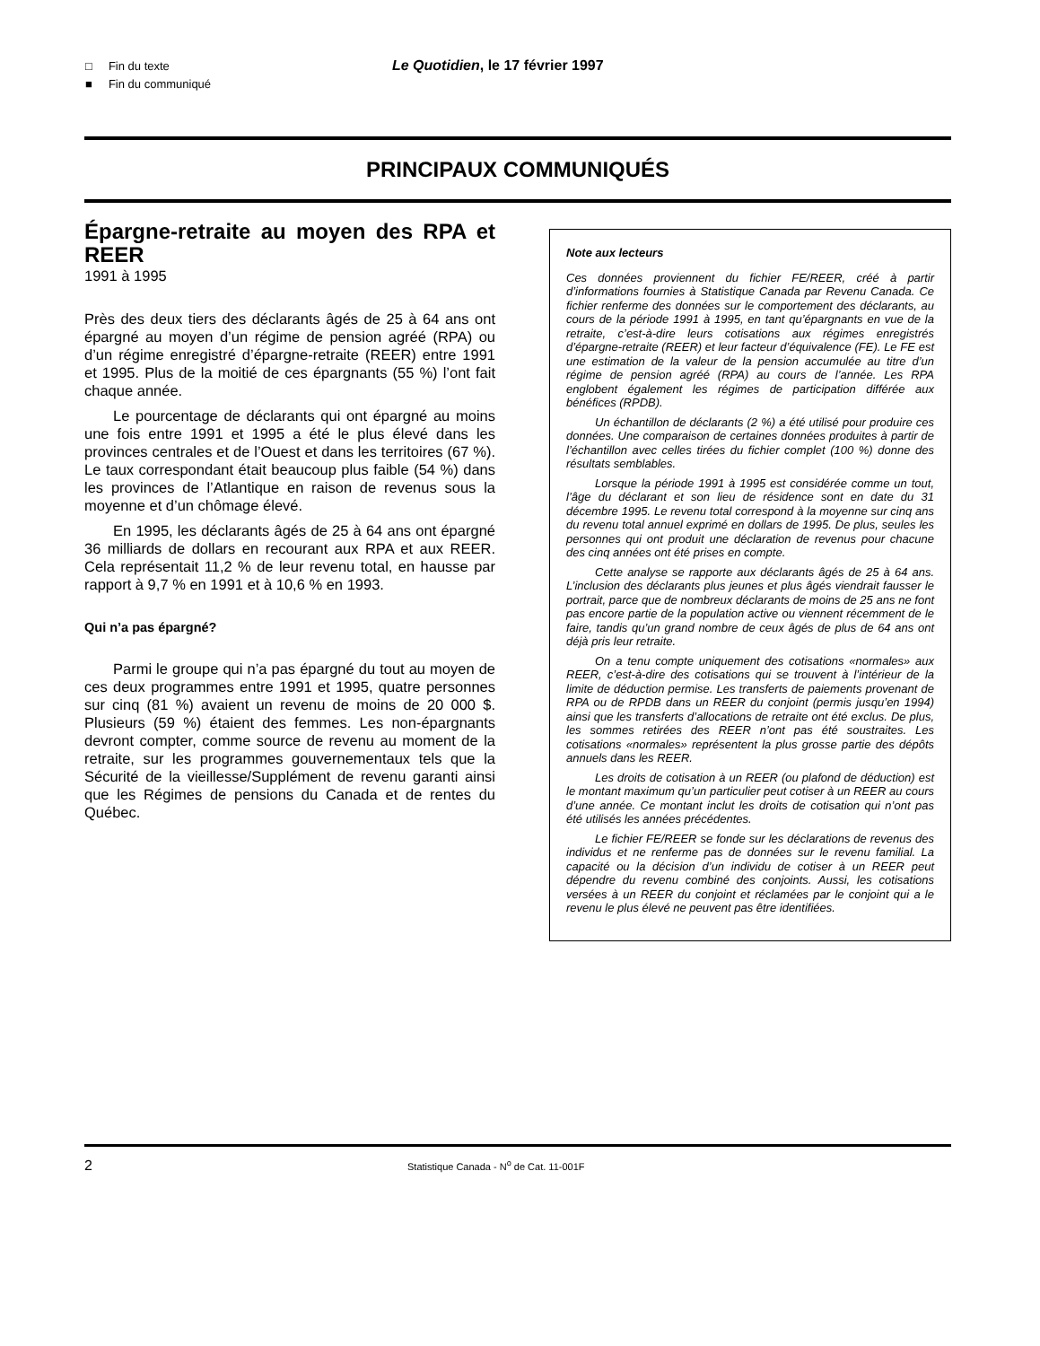□ Fin du texte
■ Fin du communiqué
Le Quotidien, le 17 février 1997
PRINCIPAUX COMMUNIQUÉS
Épargne-retraite au moyen des RPA et REER
1991 à 1995
Près des deux tiers des déclarants âgés de 25 à 64 ans ont épargné au moyen d’un régime de pension agréé (RPA) ou d’un régime enregistré d’épargne-retraite (REER) entre 1991 et 1995. Plus de la moitié de ces épargnants (55 %) l’ont fait chaque année.
Le pourcentage de déclarants qui ont épargné au moins une fois entre 1991 et 1995 a été le plus élevé dans les provinces centrales et de l’Ouest et dans les territoires (67 %). Le taux correspondant était beaucoup plus faible (54 %) dans les provinces de l’Atlantique en raison de revenus sous la moyenne et d’un chômage élevé.
En 1995, les déclarants âgés de 25 à 64 ans ont épargné 36 milliards de dollars en recourant aux RPA et aux REER. Cela représentait 11,2 % de leur revenu total, en hausse par rapport à 9,7 % en 1991 et à 10,6 % en 1993.
Qui n’a pas épargné?
Parmi le groupe qui n’a pas épargné du tout au moyen de ces deux programmes entre 1991 et 1995, quatre personnes sur cinq (81 %) avaient un revenu de moins de 20 000 $. Plusieurs (59 %) étaient des femmes. Les non-épargnants devront compter, comme source de revenu au moment de la retraite, sur les programmes gouvernementaux tels que la Sécurité de la vieillesse/Supplément de revenu garanti ainsi que les Régimes de pensions du Canada et de rentes du Québec.
Note aux lecteurs
Ces données proviennent du fichier FE/REER, créé à partir d’informations fournies à Statistique Canada par Revenu Canada. Ce fichier renferme des données sur le comportement des déclarants, au cours de la période 1991 à 1995, en tant qu’épargnants en vue de la retraite, c’est-à-dire leurs cotisations aux régimes enregistrés d’épargne-retraite (REER) et leur facteur d’équivalence (FE). Le FE est une estimation de la valeur de la pension accumulée au titre d’un régime de pension agréé (RPA) au cours de l’année. Les RPA englobent également les régimes de participation différée aux bénéfices (RPDB).
Un échantillon de déclarants (2 %) a été utilisé pour produire ces données. Une comparaison de certaines données produites à partir de l’échantillon avec celles tirées du fichier complet (100 %) donne des résultats semblables.
Lorsque la période 1991 à 1995 est considérée comme un tout, l’âge du déclarant et son lieu de résidence sont en date du 31 décembre 1995. Le revenu total correspond à la moyenne sur cinq ans du revenu total annuel exprimé en dollars de 1995. De plus, seules les personnes qui ont produit une déclaration de revenus pour chacune des cinq années ont été prises en compte.
Cette analyse se rapporte aux déclarants âgés de 25 à 64 ans. L’inclusion des déclarants plus jeunes et plus âgés viendrait fausser le portrait, parce que de nombreux déclarants de moins de 25 ans ne font pas encore partie de la population active ou viennent récemment de le faire, tandis qu’un grand nombre de ceux âgés de plus de 64 ans ont déjà pris leur retraite.
On a tenu compte uniquement des cotisations «normales» aux REER, c’est-à-dire des cotisations qui se trouvent à l’intérieur de la limite de déduction permise. Les transferts de paiements provenant de RPA ou de RPDB dans un REER du conjoint (permis jusqu’en 1994) ainsi que les transferts d’allocations de retraite ont été exclus. De plus, les sommes retirées des REER n’ont pas été soustraites. Les cotisations «normales» représentent la plus grosse partie des dépôts annuels dans les REER.
Les droits de cotisation à un REER (ou plafond de déduction) est le montant maximum qu’un particulier peut cotiser à un REER au cours d’une année. Ce montant inclut les droits de cotisation qui n’ont pas été utilisés les années précédentes.
Le fichier FE/REER se fonde sur les déclarations de revenus des individus et ne renferme pas de données sur le revenu familial. La capacité ou la décision d’un individu de cotiser à un REER peut dépendre du revenu combiné des conjoints. Aussi, les cotisations versées à un REER du conjoint et réclamées par le conjoint qui a le revenu le plus élevé ne peuvent pas être identifiées.
2 Statistique Canada - N<sup>o</sup> de Cat. 11-001F